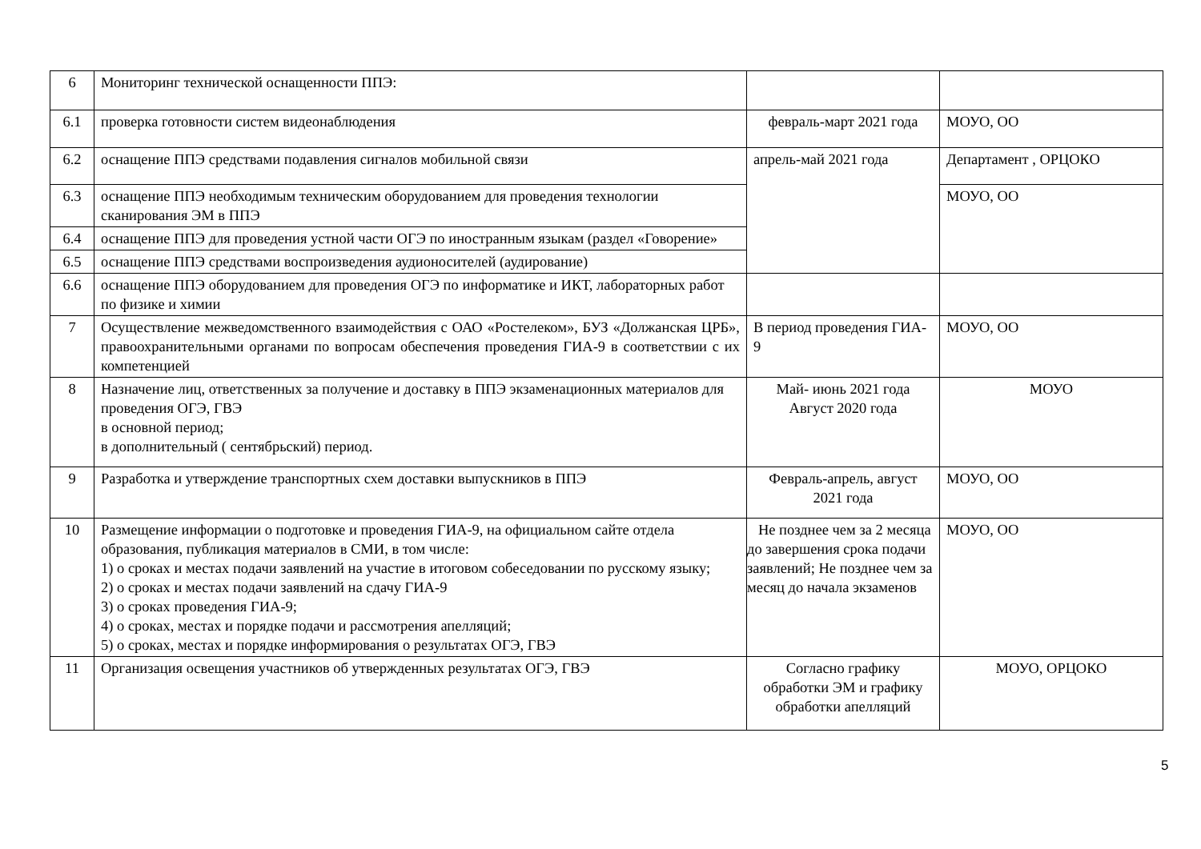| 6 | Мониторинг технической оснащенности ППЭ: | | |
| 6.1 | проверка готовности систем видеонаблюдения | февраль-март 2021 года | МОУО, ОО |
| 6.2 | оснащение ППЭ средствами подавления сигналов мобильной связи | апрель-май 2021 года | Департамент , ОРЦОКО |
| 6.3 | оснащение ППЭ необходимым техническим оборудованием для проведения технологии сканирования ЭМ в ППЭ | | МОУО, ОО |
| 6.4 | оснащение ППЭ для проведения устной части ОГЭ по иностранным языкам (раздел «Говорение» | | |
| 6.5 | оснащение ППЭ средствами воспроизведения аудионосителей (аудирование) | | |
| 6.6 | оснащение ППЭ оборудованием для проведения ОГЭ по информатике и ИКТ, лабораторных работ по физике и химии | | |
| 7 | Осуществление межведомственного взаимодействия с ОАО «Ростелеком», БУЗ «Должанская ЦРБ», правоохранительными органами по вопросам обеспечения проведения ГИА-9 в соответствии с их компетенцией | В период проведения ГИА- 9 | МОУО, ОО |
| 8 | Назначение лиц, ответственных за получение и доставку в ППЭ экзаменационных материалов для проведения ОГЭ, ГВЭ в основной период; в дополнительный ( сентябрьский) период. | Май- июнь 2021 года Август 2020 года | МОУО |
| 9 | Разработка и утверждение транспортных схем доставки выпускников в ППЭ | Февраль-апрель, август 2021 года | МОУО, ОО |
| 10 | Размещение информации о подготовке и проведения ГИА-9, на официальном сайте отдела образования, публикация материалов в СМИ, в том числе: 1) о сроках и местах подачи заявлений на участие в итоговом собеседовании по русскому языку; 2) о сроках и местах подачи заявлений на сдачу ГИА-9 3) о сроках проведения ГИА-9; 4) о сроках, местах и порядке подачи и рассмотрения апелляций; 5) о сроках, местах и порядке информирования о результатах ОГЭ, ГВЭ | Не позднее чем за 2 месяца до завершения срока подачи заявлений; Не позднее чем за месяц до начала экзаменов | МОУО, ОО |
| 11 | Организация освещения участников об утвержденных результатах ОГЭ, ГВЭ | Согласно графику обработки ЭМ и графику обработки апелляций | МОУО, ОРЦОКО |
5